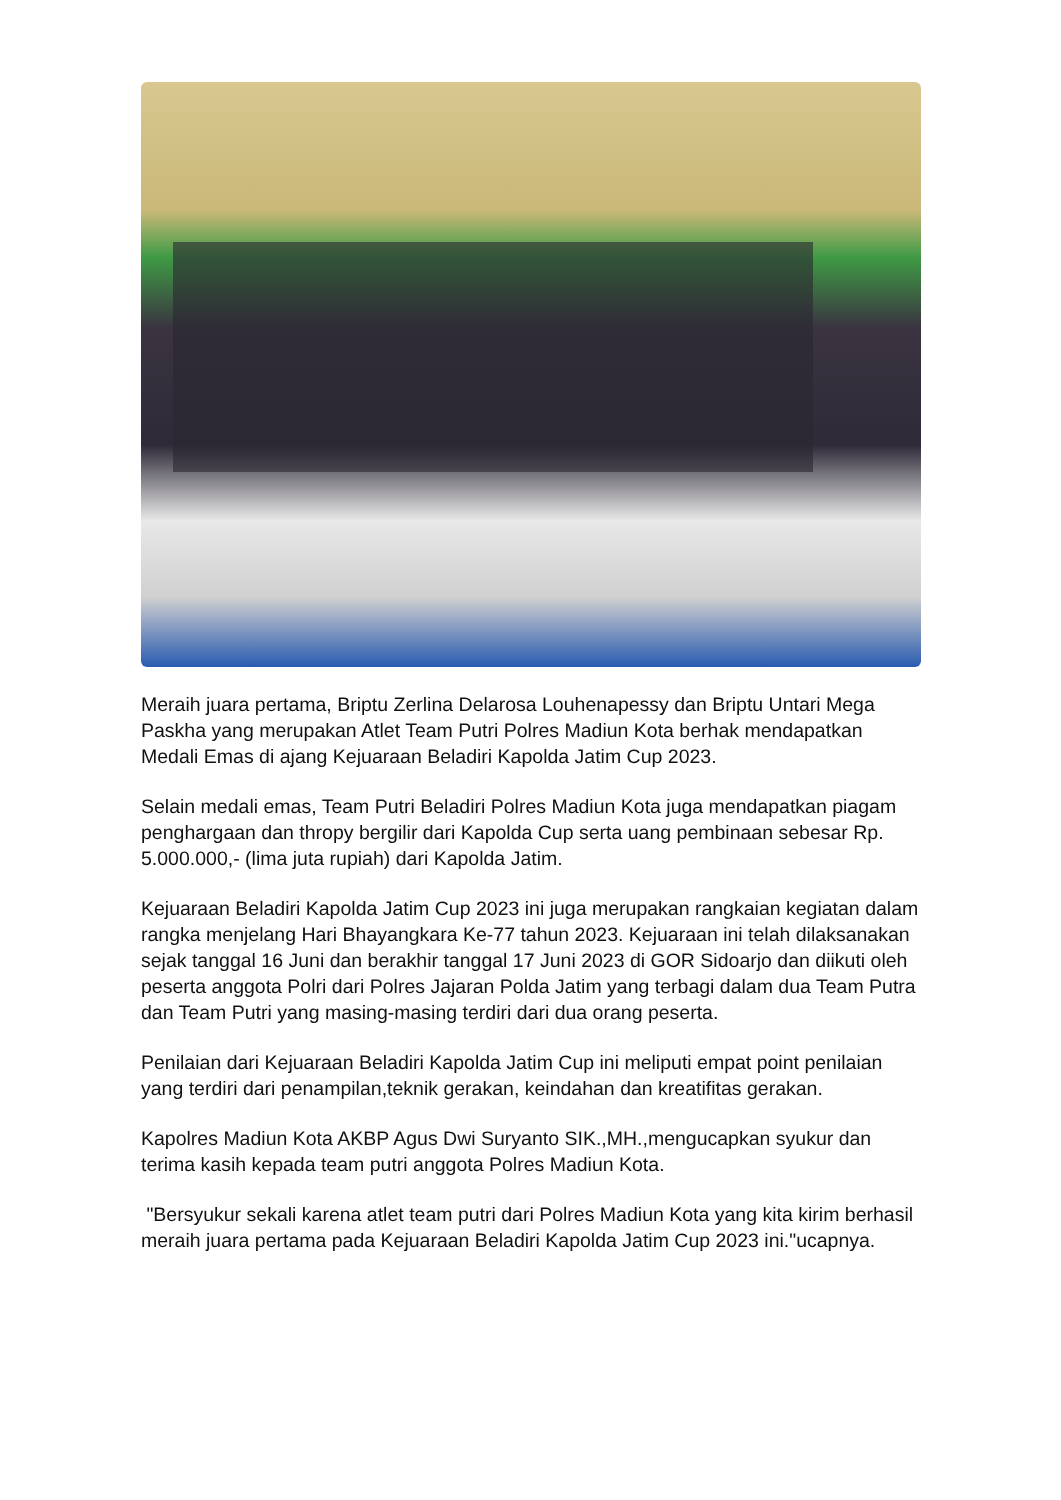Meraih juara pertama, Briptu Zerlina Delarosa Louhenapessy dan Briptu Untari Mega Paskha yang merupakan Atlet Team Putri Polres Madiun Kota berhak mendapatkan Medali Emas di ajang Kejuaraan Beladiri Kapolda Jatim Cup 2023.
Selain medali emas, Team Putri Beladiri Polres Madiun Kota juga mendapatkan piagam penghargaan dan thropy bergilir dari Kapolda Cup serta uang pembinaan sebesar Rp. 5.000.000,- (lima juta rupiah) dari Kapolda Jatim.
Kejuaraan Beladiri Kapolda Jatim Cup 2023 ini juga merupakan rangkaian kegiatan dalam rangka menjelang Hari Bhayangkara Ke-77 tahun 2023. Kejuaraan ini telah dilaksanakan sejak tanggal 16 Juni dan berakhir tanggal 17 Juni 2023 di GOR Sidoarjo dan diikuti oleh peserta anggota Polri dari Polres Jajaran Polda Jatim yang terbagi dalam dua Team Putra dan Team Putri yang masing-masing terdiri dari dua orang peserta.
Penilaian dari Kejuaraan Beladiri Kapolda Jatim Cup ini meliputi empat point penilaian yang terdiri dari penampilan,teknik gerakan, keindahan dan kreatifitas gerakan.
Kapolres Madiun Kota AKBP Agus Dwi Suryanto SIK.,MH.,mengucapkan syukur dan terima kasih kepada team putri anggota Polres Madiun Kota.
"Bersyukur sekali karena atlet team putri dari Polres Madiun Kota yang kita kirim berhasil meraih juara pertama pada Kejuaraan Beladiri Kapolda Jatim Cup 2023 ini."ucapnya.